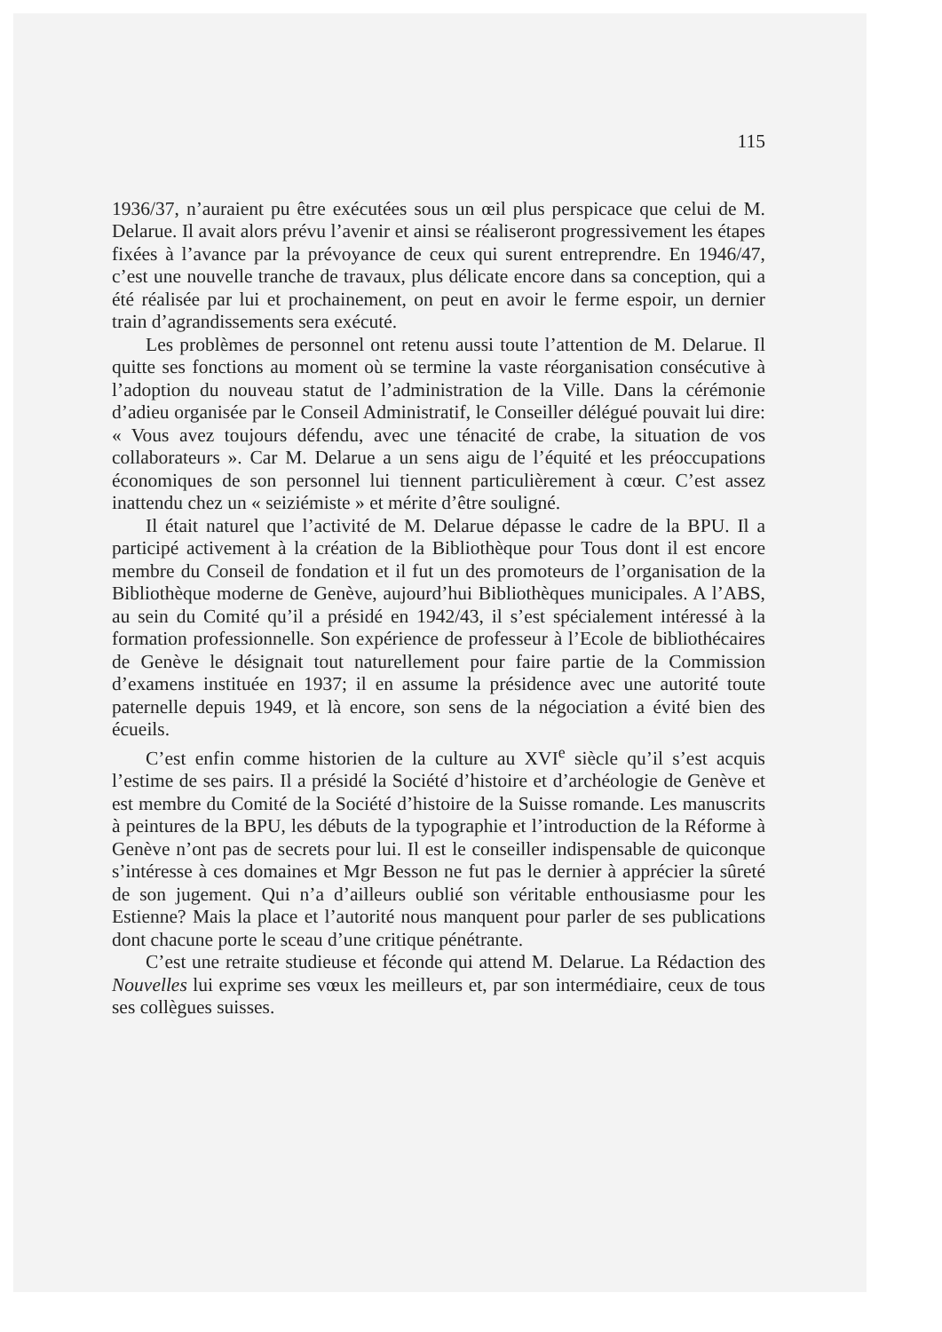115
1936/37, n’auraient pu être exécutées sous un œil plus perspicace que celui de M. Delarue. Il avait alors prévu l’avenir et ainsi se réaliseront progressivement les étapes fixées à l’avance par la prévoyance de ceux qui surent entreprendre. En 1946/47, c’est une nouvelle tranche de travaux, plus délicate encore dans sa conception, qui a été réalisée par lui et prochainement, on peut en avoir le ferme espoir, un dernier train d’agrandissements sera exécuté.
Les problèmes de personnel ont retenu aussi toute l’attention de M. Delarue. Il quitte ses fonctions au moment où se termine la vaste réorganisation consécutive à l’adoption du nouveau statut de l’administration de la Ville. Dans la cérémonie d’adieu organisée par le Conseil Administratif, le Conseiller délégué pouvait lui dire: « Vous avez toujours défendu, avec une ténacité de crabe, la situation de vos collaborateurs ». Car M. Delarue a un sens aigu de l’équité et les préoccupations économiques de son personnel lui tiennent particulièrement à cœur. C’est assez inattendu chez un « seiziémiste » et mérite d’être souligné.
Il était naturel que l’activité de M. Delarue dépasse le cadre de la BPU. Il a participé activement à la création de la Bibliothèque pour Tous dont il est encore membre du Conseil de fondation et il fut un des promoteurs de l’organisation de la Bibliothèque moderne de Genève, aujourd’hui Bibliothèques municipales. A l’ABS, au sein du Comité qu’il a présidé en 1942/43, il s’est spécialement intéressé à la formation professionnelle. Son expérience de professeur à l’Ecole de bibliothécaires de Genève le désignait tout naturellement pour faire partie de la Commission d’examens instituée en 1937; il en assume la présidence avec une autorité toute paternelle depuis 1949, et là encore, son sens de la négociation a évité bien des écueils.
C’est enfin comme historien de la culture au XVI<sup>e</sup> siècle qu’il s’est acquis l’estime de ses pairs. Il a présidé la Société d’histoire et d’archéologie de Genève et est membre du Comité de la Société d’histoire de la Suisse romande. Les manuscrits à peintures de la BPU, les débuts de la typographie et l’introduction de la Réforme à Genève n’ont pas de secrets pour lui. Il est le conseiller indispensable de quiconque s’intéresse à ces domaines et Mgr Besson ne fut pas le dernier à apprécier la sûreté de son jugement. Qui n’a d’ailleurs oublié son véritable enthousiasme pour les Estienne? Mais la place et l’autorité nous manquent pour parler de ses publications dont chacune porte le sceau d’une critique pénétrante.
C’est une retraite studieuse et féconde qui attend M. Delarue. La Rédaction des Nouvelles lui exprime ses vœux les meilleurs et, par son intermédiaire, ceux de tous ses collègues suisses.